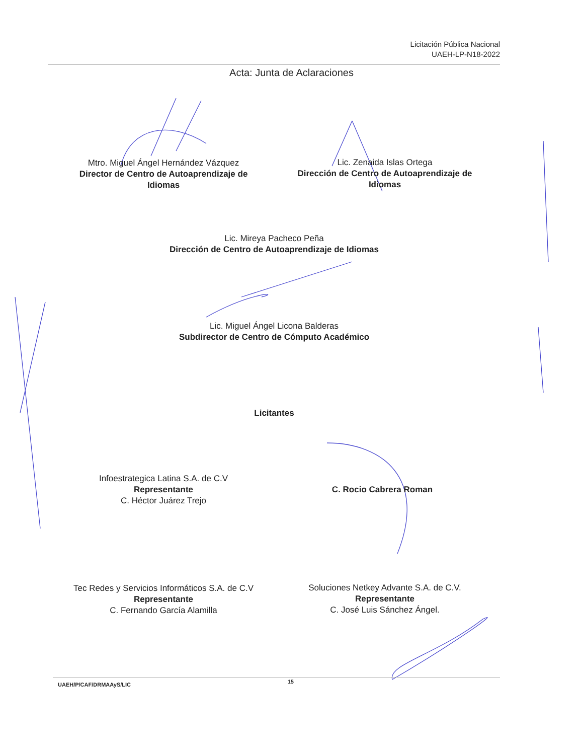Licitación Pública Nacional
UAEH-LP-N18-2022
Acta: Junta de Aclaraciones
Mtro. Miguel Ángel Hernández Vázquez
Director de Centro de Autoaprendizaje de Idiomas
Lic. Zenaida Islas Ortega
Dirección de Centro de Autoaprendizaje de Idiomas
Lic. Mireya Pacheco Peña
Dirección de Centro de Autoaprendizaje de Idiomas
Lic. Miguel Ángel Licona Balderas
Subdirector de Centro de Cómputo Académico
Licitantes
Infoestrategica Latina S.A. de C.V
Representante
C. Héctor Juárez Trejo
C. Rocio Cabrera Roman
Tec Redes y Servicios Informáticos S.A. de C.V
Representante
C. Fernando García Alamilla
Soluciones Netkey Advante S.A. de C.V.
Representante
C. José Luis Sánchez Ángel.
UAEH/P/CAF/DRMAAyS/LIC 15